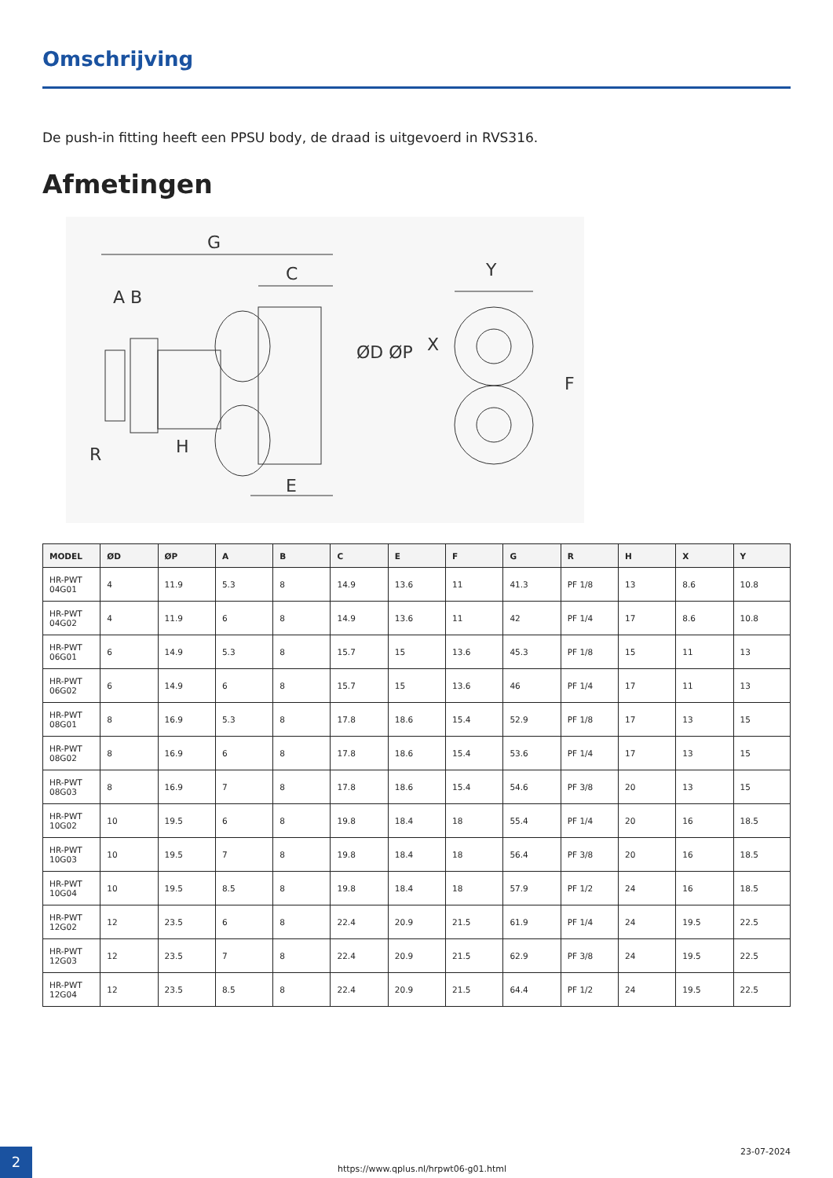Omschrijving
De push-in fitting heeft een PPSU body, de draad is uitgevoerd in RVS316.
Afmetingen
G
C
A B
H
R
E
ØD ØP
Y
X
F
| MODEL | ØD | ØP | A | B | C | E | F | G | R | H | X | Y |
| --- | --- | --- | --- | --- | --- | --- | --- | --- | --- | --- | --- | --- |
| HR-PWT 04G01 | 4 | 11.9 | 5.3 | 8 | 14.9 | 13.6 | 11 | 41.3 | PF 1/8 | 13 | 8.6 | 10.8 |
| HR-PWT 04G02 | 4 | 11.9 | 6 | 8 | 14.9 | 13.6 | 11 | 42 | PF 1/4 | 17 | 8.6 | 10.8 |
| HR-PWT 06G01 | 6 | 14.9 | 5.3 | 8 | 15.7 | 15 | 13.6 | 45.3 | PF 1/8 | 15 | 11 | 13 |
| HR-PWT 06G02 | 6 | 14.9 | 6 | 8 | 15.7 | 15 | 13.6 | 46 | PF 1/4 | 17 | 11 | 13 |
| HR-PWT 08G01 | 8 | 16.9 | 5.3 | 8 | 17.8 | 18.6 | 15.4 | 52.9 | PF 1/8 | 17 | 13 | 15 |
| HR-PWT 08G02 | 8 | 16.9 | 6 | 8 | 17.8 | 18.6 | 15.4 | 53.6 | PF 1/4 | 17 | 13 | 15 |
| HR-PWT 08G03 | 8 | 16.9 | 7 | 8 | 17.8 | 18.6 | 15.4 | 54.6 | PF 3/8 | 20 | 13 | 15 |
| HR-PWT 10G02 | 10 | 19.5 | 6 | 8 | 19.8 | 18.4 | 18 | 55.4 | PF 1/4 | 20 | 16 | 18.5 |
| HR-PWT 10G03 | 10 | 19.5 | 7 | 8 | 19.8 | 18.4 | 18 | 56.4 | PF 3/8 | 20 | 16 | 18.5 |
| HR-PWT 10G04 | 10 | 19.5 | 8.5 | 8 | 19.8 | 18.4 | 18 | 57.9 | PF 1/2 | 24 | 16 | 18.5 |
| HR-PWT 12G02 | 12 | 23.5 | 6 | 8 | 22.4 | 20.9 | 21.5 | 61.9 | PF 1/4 | 24 | 19.5 | 22.5 |
| HR-PWT 12G03 | 12 | 23.5 | 7 | 8 | 22.4 | 20.9 | 21.5 | 62.9 | PF 3/8 | 24 | 19.5 | 22.5 |
| HR-PWT 12G04 | 12 | 23.5 | 8.5 | 8 | 22.4 | 20.9 | 21.5 | 64.4 | PF 1/2 | 24 | 19.5 | 22.5 |
2 23-07-2024
https://www.qplus.nl/hrpwt06-g01.html